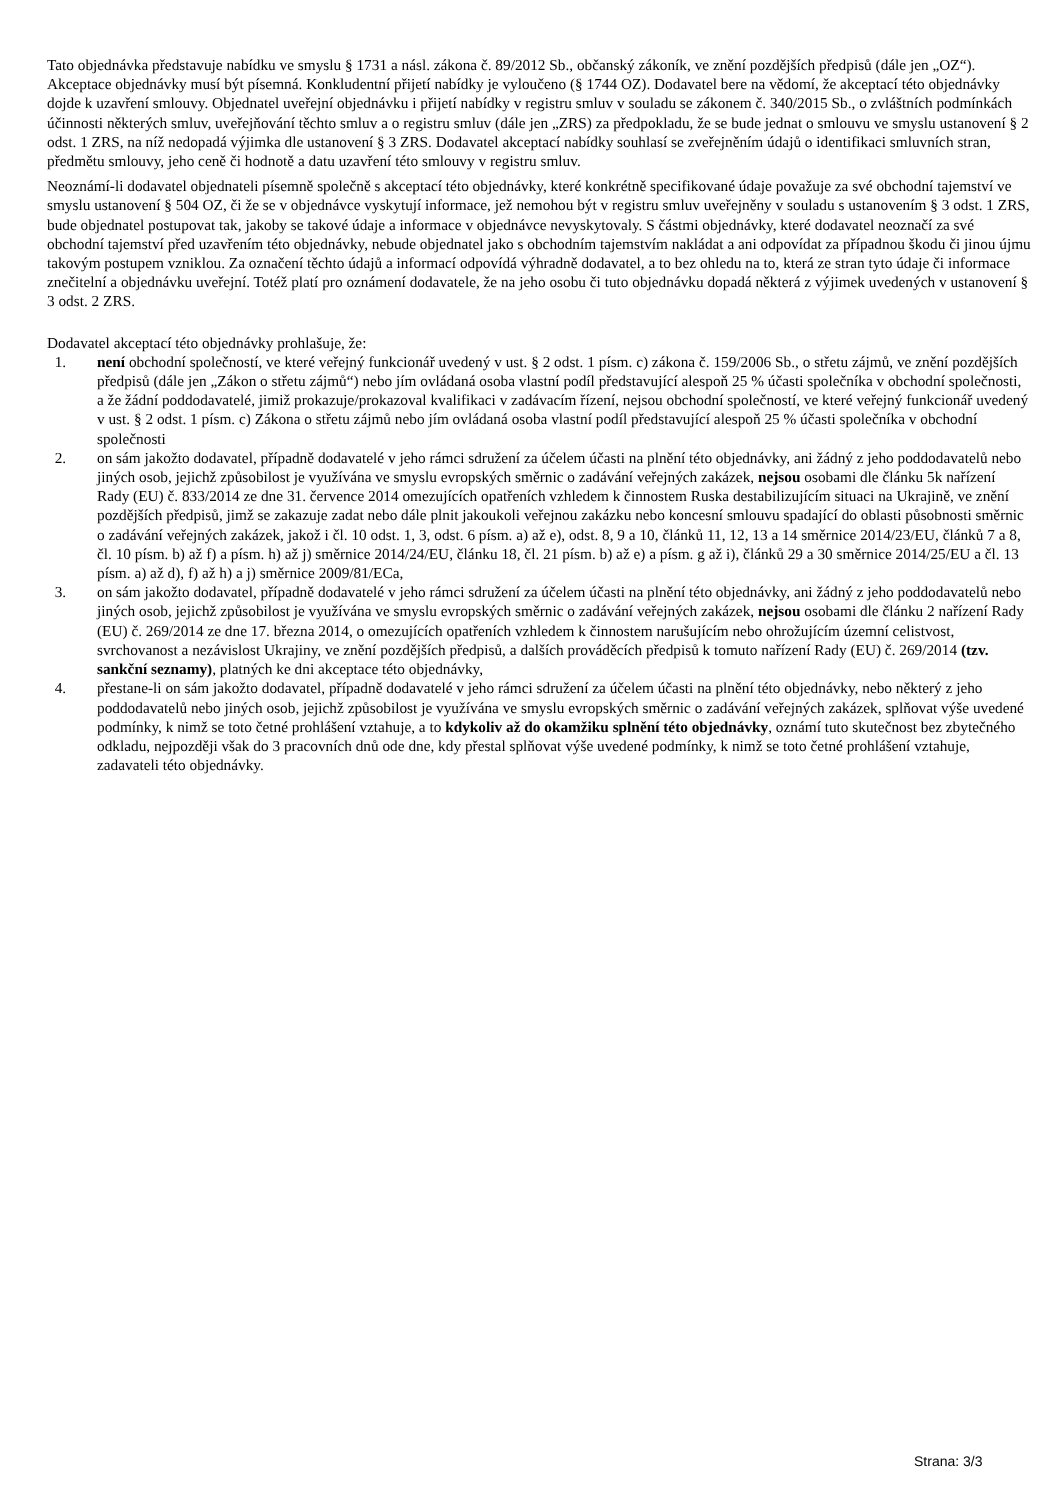Tato objednávka představuje nabídku ve smyslu § 1731 a násl. zákona č. 89/2012 Sb., občanský zákoník, ve znění pozdějších předpisů (dále jen „OZ“). Akceptace objednávky musí být písemná. Konkludentní přijetí nabídky je vyloučeno (§ 1744 OZ). Dodavatel bere na vědomí, že akceptací této objednávky dojde k uzavření smlouvy. Objednatel uveřejní objednávku i přijetí nabídky v registru smluv v souladu se zákonem č. 340/2015 Sb., o zvláštních podmínkách účinnosti některých smluv, uveřejňování těchto smluv a o registru smluv (dále jen „ZRS) za předpokladu, že se bude jednat o smlouvu ve smyslu ustanovení § 2 odst. 1 ZRS, na níž nedopadá výjimka dle ustanovení § 3 ZRS. Dodavatel akceptací nabídky souhlasí se zveřejněním údajů o identifikaci smluvních stran, předmětu smlouvy, jeho ceně či hodnotě a datu uzavření této smlouvy v registru smluv.
Neoznámí-li dodavatel objednateli písemně společně s akceptací této objednávky, které konkrétně specifikované údaje považuje za své obchodní tajemství ve smyslu ustanovení § 504 OZ, či že se v objednávce vyskytují informace, jež nemohou být v registru smluv uveřejněny v souladu s ustanovením § 3 odst. 1 ZRS, bude objednatel postupovat tak, jakoby se takové údaje a informace v objednávce nevyskytovaly. S částmi objednávky, které dodavatel neoznačí za své obchodní tajemství před uzavřením této objednávky, nebude objednatel jako s obchodním tajemstvím nakládat a ani odpovídat za případnou škodu či jinou újmu takovým postupem vzniklou. Za označení těchto údajů a informací odpovídá výhradně dodavatel, a to bez ohledu na to, která ze stran tyto údaje či informace znečitelní a objednávku uveřejní. Totéž platí pro oznámení dodavatele, že na jeho osobu či tuto objednávku dopadá některá z výjimek uvedených v ustanovení § 3 odst. 2 ZRS.
Dodavatel akceptací této objednávky prohlašuje, že:
1. není obchodní společností, ve které veřejný funkcionář uvedený v ust. § 2 odst. 1 písm. c) zákona č. 159/2006 Sb., o střetu zájmů, ve znění pozdějších předpisů (dále jen „Zákon o střetu zájmů“) nebo jím ovládaná osoba vlastní podíl představující alespoň 25 % účasti společníka v obchodní společnosti, a že žádní poddodavatelé, jimiž prokazuje/prokazoval kvalifikaci v zadávacím řízení, nejsou obchodní společností, ve které veřejný funkcionář uvedený v ust. § 2 odst. 1 písm. c) Zákona o střetu zájmů nebo jím ovládaná osoba vlastní podíl představující alespoň 25 % účasti společníka v obchodní společnosti
2. on sám jakožto dodavatel, případně dodavatelé v jeho rámci sdružení za účelem účasti na plnění této objednávky, ani žádný z jeho poddodavatelů nebo jiných osob, jejichž způsobilost je využívána ve smyslu evropských směrnic o zadávání veřejných zakázek, nejsou osobami dle článku 5k nařízení Rady (EU) č. 833/2014 ze dne 31. července 2014 omezujících opatřeních vzhledem k činnostem Ruska destabilizujícím situaci na Ukrajině, ve znění pozdějších předpisů, jimž se zakazuje zadat nebo dále plnit jakoukoli veřejnou zakázku nebo koncesní smlouvu spadající do oblasti působnosti směrnic o zadávání veřejných zakázek, jakož i čl. 10 odst. 1, 3, odst. 6 písm. a) až e), odst. 8, 9 a 10, článků 11, 12, 13 a 14 směrnice 2014/23/EU, článků 7 a 8, čl. 10 písm. b) až f) a písm. h) až j) směrnice 2014/24/EU, článku 18, čl. 21 písm. b) až e) a písm. g až i), článků 29 a 30 směrnice 2014/25/EU a čl. 13 písm. a) až d), f) až h) a j) směrnice 2009/81/ECa,
3. on sám jakožto dodavatel, případně dodavatelé v jeho rámci sdružení za účelem účasti na plnění této objednávky, ani žádný z jeho poddodavatelů nebo jiných osob, jejichž způsobilost je využívána ve smyslu evropských směrnic o zadávání veřejných zakázek, nejsou osobami dle článku 2 nařízení Rady (EU) č. 269/2014 ze dne 17. března 2014, o omezujících opatřeních vzhledem k činnostem narušujícím nebo ohrožujícím územní celistvost, svrchovanost a nezávislost Ukrajiny, ve znění pozdějších předpisů, a dalších prováděcích předpisů k tomuto nařízení Rady (EU) č. 269/2014 (tzv. sankční seznamy), platných ke dni akceptace této objednávky,
4. přestane-li on sám jakožto dodavatel, případně dodavatelé v jeho rámci sdružení za účelem účasti na plnění této objednávky, nebo některý z jeho poddodavatelů nebo jiných osob, jejichž způsobilost je využívána ve smyslu evropských směrnic o zadávání veřejných zakázek, splňovat výše uvedené podmínky, k nimž se toto četné prohlášení vztahuje, a to kdykoliv až do okamžiku splnění této objednávky, oznámí tuto skutečnost bez zbytečného odkladu, nejpozději však do 3 pracovních dnů ode dne, kdy přestal splňovat výše uvedené podmínky, k nimž se toto četné prohlášení vztahuje, zadavateli této objednávky.
Strana: 3/3